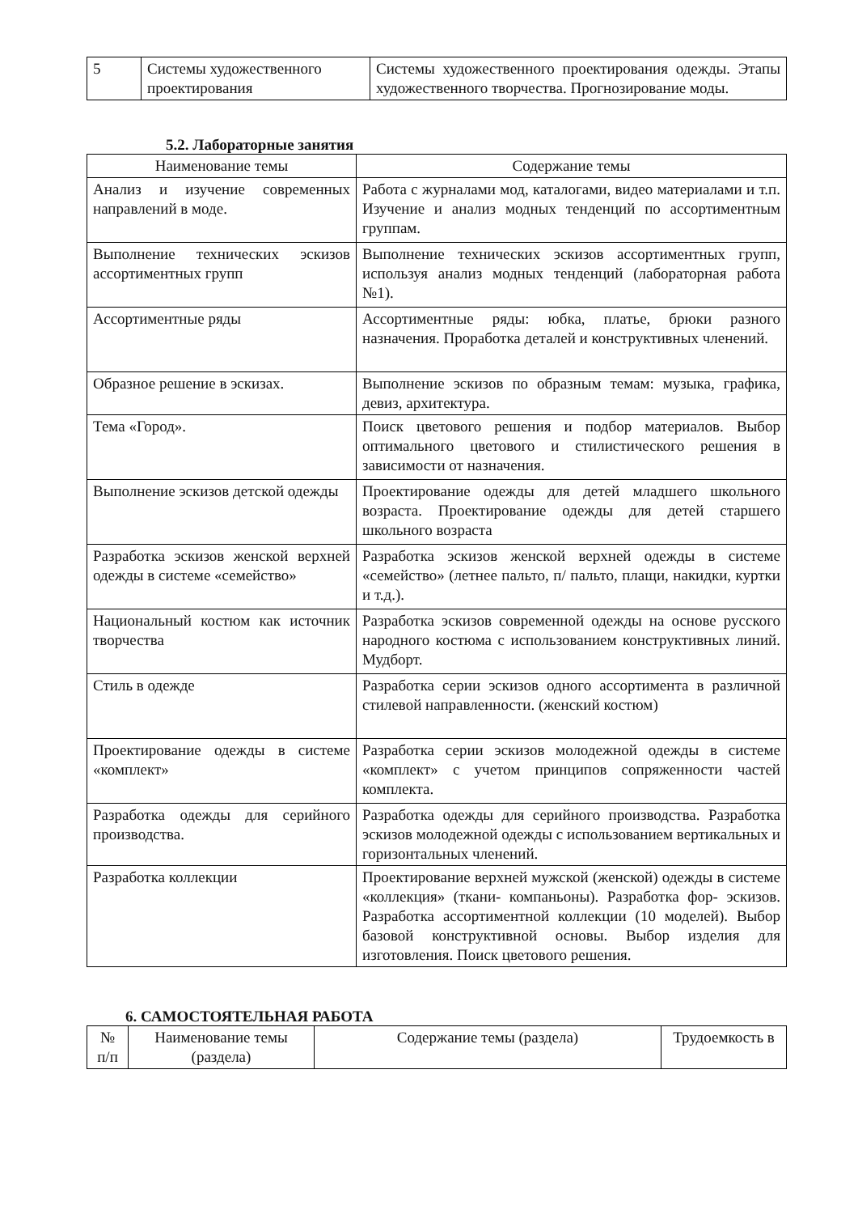| 5 | Системы художественного проектирования | Системы художественного проектирования одежды. Этапы художественного творчества. Прогнозирование моды. |
5.2. Лабораторные занятия
| Наименование темы | Содержание темы |
| --- | --- |
| Анализ и изучение современных направлений в моде. | Работа с журналами мод, каталогами, видео материалами и т.п. Изучение и анализ модных тенденций по ассортиментным группам. |
| Выполнение технических эскизов ассортиментных групп | Выполнение технических эскизов ассортиментных групп, используя анализ модных тенденций (лабораторная работа №1). |
| Ассортиментные ряды | Ассортиментные ряды: юбка, платье, брюки разного назначения. Проработка деталей и конструктивных членений. |
| Образное решение в эскизах. | Выполнение эскизов по образным темам: музыка, графика, девиз, архитектура. |
| Тема «Город». | Поиск цветового решения и подбор материалов. Выбор оптимального цветового и стилистического решения в зависимости от назначения. |
| Выполнение эскизов детской одежды | Проектирование одежды для детей младшего школьного возраста. Проектирование одежды для детей старшего школьного возраста |
| Разработка эскизов женской верхней одежды в системе «семейство» | Разработка эскизов женской верхней одежды в системе «семейство» (летнее пальто, п/ пальто, плащи, накидки, куртки и т.д.). |
| Национальный костюм как источник творчества | Разработка эскизов современной одежды на основе русского народного костюма с использованием конструктивных линий. Мудборт. |
| Стиль в одежде | Разработка серии эскизов одного ассортимента в различной стилевой направленности. (женский костюм) |
| Проектирование одежды в системе «комплект» | Разработка серии эскизов молодежной одежды в системе «комплект» с учетом принципов сопряженности частей комплекта. |
| Разработка одежды для серийного производства. | Разработка одежды для серийного производства. Разработка эскизов молодежной одежды с использованием вертикальных и горизонтальных членений. |
| Разработка коллекции | Проектирование верхней мужской (женской) одежды в системе «коллекция» (ткани- компаньоны). Разработка фор- эскизов. Разработка ассортиментной коллекции (10 моделей). Выбор базовой конструктивной основы. Выбор изделия для изготовления. Поиск цветового решения. |
6. САМОСТОЯТЕЛЬНАЯ РАБОТА
| № п/п | Наименование темы (раздела) | Содержание темы (раздела) | Трудоемкость в |
| --- | --- | --- | --- |